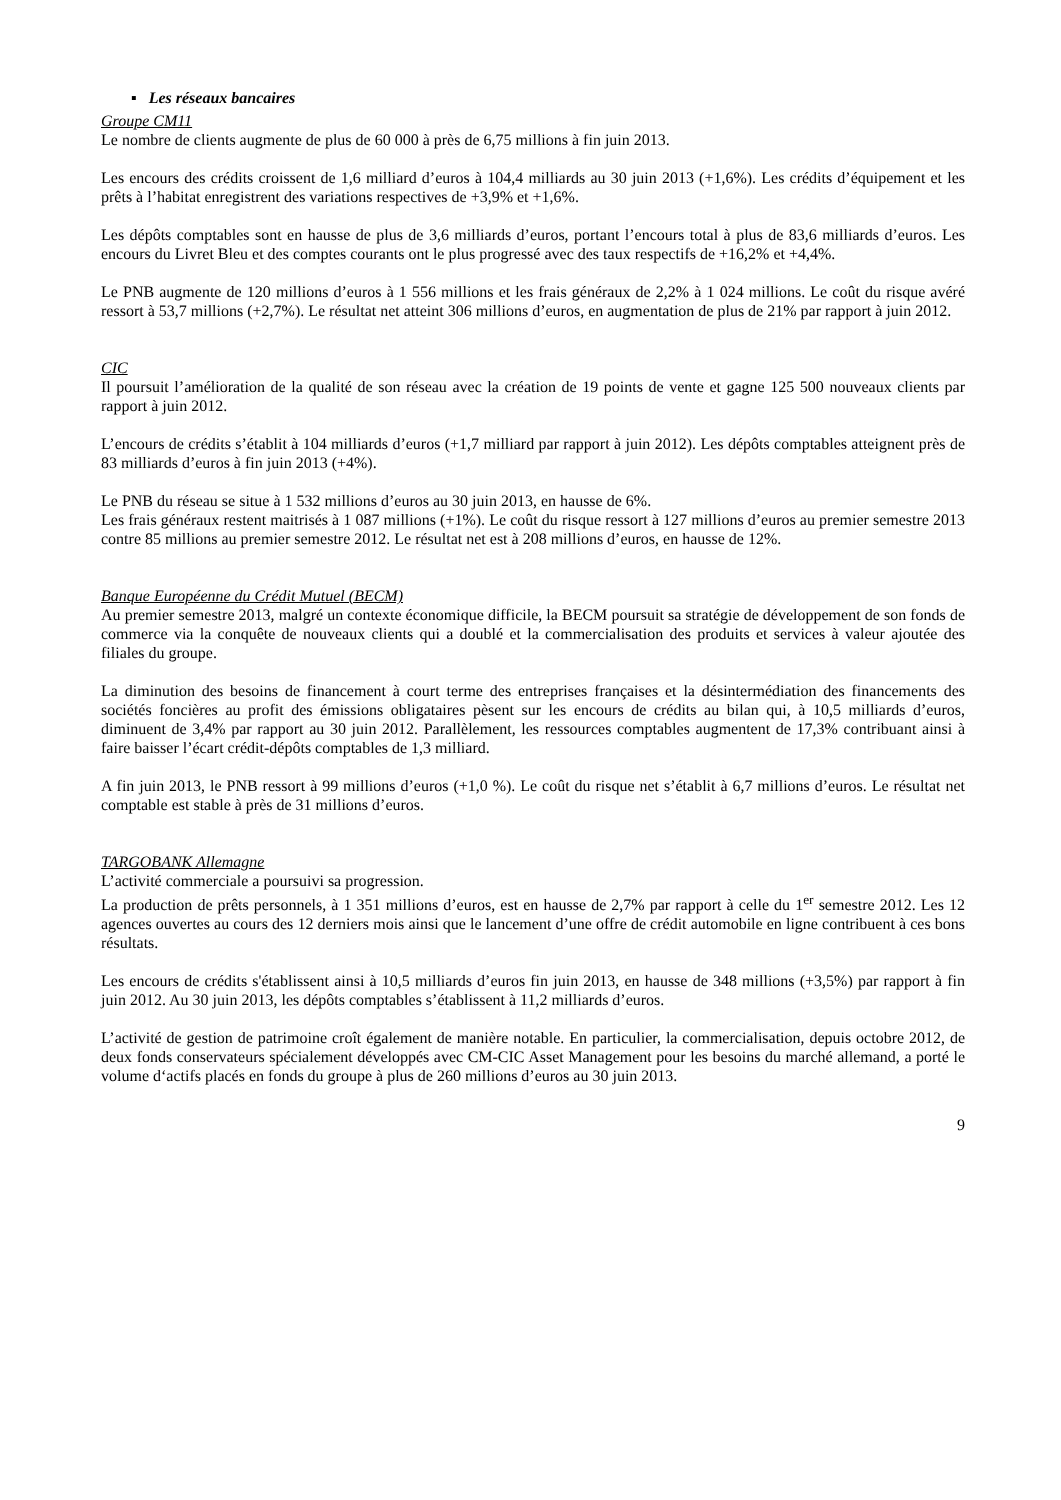▪ Les réseaux bancaires
Groupe CM11
Le nombre de clients augmente de plus de 60 000 à près de 6,75 millions à fin juin 2013.
Les encours des crédits croissent de 1,6 milliard d’euros à 104,4 milliards au 30 juin 2013 (+1,6%). Les crédits d’équipement et les prêts à l’habitat enregistrent des variations respectives de +3,9% et +1,6%.
Les dépôts comptables sont en hausse de plus de 3,6 milliards d’euros, portant l’encours total à plus de 83,6 milliards d’euros. Les encours du Livret Bleu et des comptes courants ont le plus progressé avec des taux respectifs de +16,2% et +4,4%.
Le PNB augmente de 120 millions d’euros à 1 556 millions et les frais généraux de 2,2% à 1 024 millions. Le coût du risque avéré ressort à 53,7 millions (+2,7%). Le résultat net atteint 306 millions d’euros, en augmentation de plus de 21% par rapport à juin 2012.
CIC
Il poursuit l’amélioration de la qualité de son réseau avec la création de 19 points de vente et gagne 125 500 nouveaux clients par rapport à juin 2012.
L’encours de crédits s’établit à 104 milliards d’euros (+1,7 milliard par rapport à juin 2012). Les dépôts comptables atteignent près de 83 milliards d’euros à fin juin 2013 (+4%).
Le PNB du réseau se situe à 1 532 millions d’euros au 30 juin 2013, en hausse de 6%.
Les frais généraux restent maitrisés à 1 087 millions (+1%). Le coût du risque ressort à 127 millions d’euros au premier semestre 2013 contre 85 millions au premier semestre 2012. Le résultat net est à 208 millions d’euros, en hausse de 12%.
Banque Européenne du Crédit Mutuel (BECM)
Au premier semestre 2013, malgré un contexte économique difficile, la BECM poursuit sa stratégie de développement de son fonds de commerce via la conquête de nouveaux clients qui a doublé et la commercialisation des produits et services à valeur ajoutée des filiales du groupe.
La diminution des besoins de financement à court terme des entreprises françaises et la désintermédiation des financements des sociétés foncières au profit des émissions obligataires pèsent sur les encours de crédits au bilan qui, à 10,5 milliards d’euros, diminuent de 3,4% par rapport au 30 juin 2012. Parallèlement, les ressources comptables augmentent de 17,3% contribuant ainsi à faire baisser l’écart crédit-dépôts comptables de 1,3 milliard.
A fin juin 2013, le PNB ressort à 99 millions d’euros (+1,0 %). Le coût du risque net s’établit à 6,7 millions d’euros. Le résultat net comptable est stable à près de 31 millions d’euros.
TARGOBANK Allemagne
L’activité commerciale a poursuivi sa progression.
La production de prêts personnels, à 1 351 millions d’euros, est en hausse de 2,7% par rapport à celle du 1<sup>er</sup> semestre 2012. Les 12 agences ouvertes au cours des 12 derniers mois ainsi que le lancement d’une offre de crédit automobile en ligne contribuent à ces bons résultats.
Les encours de crédits s'établissent ainsi à 10,5 milliards d’euros fin juin 2013, en hausse de 348 millions (+3,5%) par rapport à fin juin 2012. Au 30 juin 2013, les dépôts comptables s’établissent à 11,2 milliards d’euros.
L’activité de gestion de patrimoine croît également de manière notable. En particulier, la commercialisation, depuis octobre 2012, de deux fonds conservateurs spécialement développés avec CM-CIC Asset Management pour les besoins du marché allemand, a porté le volume d‘actifs placés en fonds du groupe à plus de 260 millions d’euros au 30 juin 2013.
9